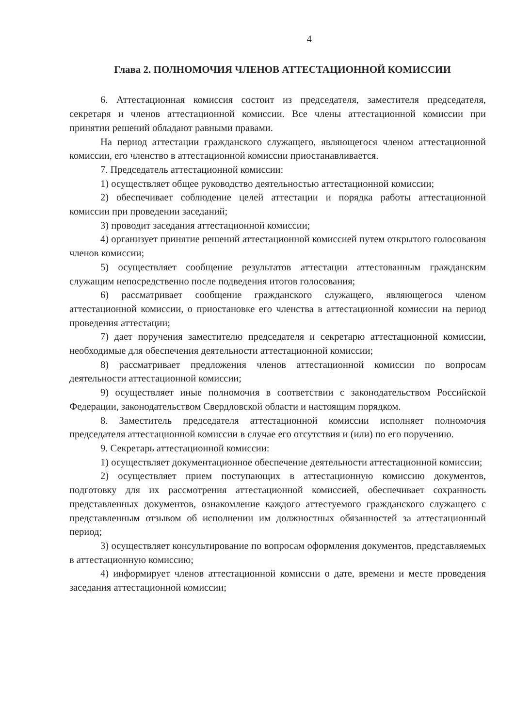4
Глава 2. ПОЛНОМОЧИЯ ЧЛЕНОВ АТТЕСТАЦИОННОЙ КОМИССИИ
6. Аттестационная комиссия состоит из председателя, заместителя председателя, секретаря и членов аттестационной комиссии. Все члены аттестационной комиссии при принятии решений обладают равными правами.
На период аттестации гражданского служащего, являющегося членом аттестационной комиссии, его членство в аттестационной комиссии приостанавливается.
7. Председатель аттестационной комиссии:
1) осуществляет общее руководство деятельностью аттестационной комиссии;
2) обеспечивает соблюдение целей аттестации и порядка работы аттестационной комиссии при проведении заседаний;
3) проводит заседания аттестационной комиссии;
4) организует принятие решений аттестационной комиссией путем открытого голосования членов комиссии;
5) осуществляет сообщение результатов аттестации аттестованным гражданским служащим непосредственно после подведения итогов голосования;
6) рассматривает сообщение гражданского служащего, являющегося членом аттестационной комиссии, о приостановке его членства в аттестационной комиссии на период проведения аттестации;
7) дает поручения заместителю председателя и секретарю аттестационной комиссии, необходимые для обеспечения деятельности аттестационной комиссии;
8) рассматривает предложения членов аттестационной комиссии по вопросам деятельности аттестационной комиссии;
9) осуществляет иные полномочия в соответствии с законодательством Российской Федерации, законодательством Свердловской области и настоящим порядком.
8. Заместитель председателя аттестационной комиссии исполняет полномочия председателя аттестационной комиссии в случае его отсутствия и (или) по его поручению.
9. Секретарь аттестационной комиссии:
1) осуществляет документационное обеспечение деятельности аттестационной комиссии;
2) осуществляет прием поступающих в аттестационную комиссию документов, подготовку для их рассмотрения аттестационной комиссией, обеспечивает сохранность представленных документов, ознакомление каждого аттестуемого гражданского служащего с представленным отзывом об исполнении им должностных обязанностей за аттестационный период;
3) осуществляет консультирование по вопросам оформления документов, представляемых в аттестационную комиссию;
4) информирует членов аттестационной комиссии о дате, времени и месте проведения заседания аттестационной комиссии;